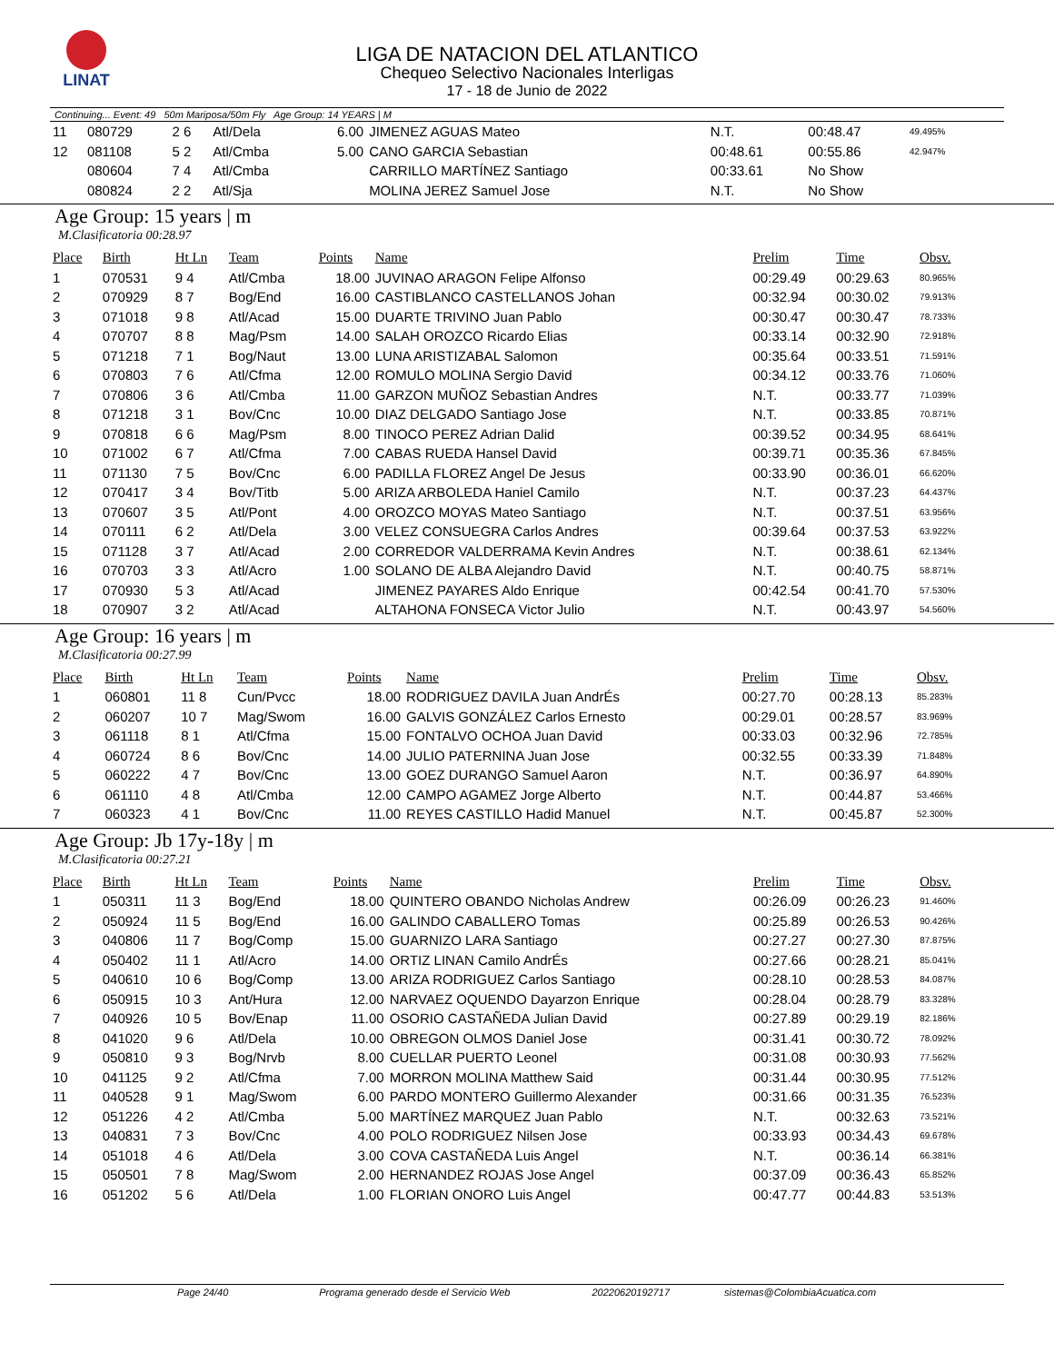LINAT
LIGA DE NATACION DEL ATLANTICO
Chequeo Selectivo Nacionales Interligas
17 - 18 de Junio de 2022
Continuing... Event: 49 50m Mariposa/50m Fly Age Group: 14 YEARS | M
| 11 | 080729 | 2 6 | Atl/Dela | 6.00 | JIMENEZ AGUAS Mateo | N.T. | 00:48.47 | 49.495% |
| 12 | 081108 | 5 2 | Atl/Cmba | 5.00 | CANO GARCIA Sebastian | 00:48.61 | 00:55.86 | 42.947% |
| | 080604 | 7 4 | Atl/Cmba | | CARRILLO MARTÍNEZ Santiago | 00:33.61 | No Show | |
| | 080824 | 2 2 | Atl/Sja | | MOLINA JEREZ Samuel Jose | N.T. | No Show | |
Age Group: 15 years | m
M.Clasificatoria 00:28.97
| Place | Birth | Ht Ln | Team | Points | Name | Prelim | Time | Obsv. |
| --- | --- | --- | --- | --- | --- | --- | --- | --- |
| 1 | 070531 | 9 4 | Atl/Cmba | 18.00 | JUVINAO ARAGON Felipe Alfonso | 00:29.49 | 00:29.63 | 80.965% |
| 2 | 070929 | 8 7 | Bog/End | 16.00 | CASTIBLANCO CASTELLANOS Johan | 00:32.94 | 00:30.02 | 79.913% |
| 3 | 071018 | 9 8 | Atl/Acad | 15.00 | DUARTE TRIVINO Juan Pablo | 00:30.47 | 00:30.47 | 78.733% |
| 4 | 070707 | 8 8 | Mag/Psm | 14.00 | SALAH OROZCO Ricardo Elias | 00:33.14 | 00:32.90 | 72.918% |
| 5 | 071218 | 7 1 | Bog/Naut | 13.00 | LUNA ARISTIZABAL Salomon | 00:35.64 | 00:33.51 | 71.591% |
| 6 | 070803 | 7 6 | Atl/Cfma | 12.00 | ROMULO MOLINA Sergio David | 00:34.12 | 00:33.76 | 71.060% |
| 7 | 070806 | 3 6 | Atl/Cmba | 11.00 | GARZON MUÑOZ Sebastian Andres | N.T. | 00:33.77 | 71.039% |
| 8 | 071218 | 3 1 | Bov/Cnc | 10.00 | DIAZ DELGADO Santiago Jose | N.T. | 00:33.85 | 70.871% |
| 9 | 070818 | 6 6 | Mag/Psm | 8.00 | TINOCO PEREZ Adrian Dalid | 00:39.52 | 00:34.95 | 68.641% |
| 10 | 071002 | 6 7 | Atl/Cfma | 7.00 | CABAS RUEDA Hansel David | 00:39.71 | 00:35.36 | 67.845% |
| 11 | 071130 | 7 5 | Bov/Cnc | 6.00 | PADILLA FLOREZ Angel De Jesus | 00:33.90 | 00:36.01 | 66.620% |
| 12 | 070417 | 3 4 | Bov/Titb | 5.00 | ARIZA ARBOLEDA Haniel Camilo | N.T. | 00:37.23 | 64.437% |
| 13 | 070607 | 3 5 | Atl/Pont | 4.00 | OROZCO MOYAS Mateo Santiago | N.T. | 00:37.51 | 63.956% |
| 14 | 070111 | 6 2 | Atl/Dela | 3.00 | VELEZ CONSUEGRA Carlos Andres | 00:39.64 | 00:37.53 | 63.922% |
| 15 | 071128 | 3 7 | Atl/Acad | 2.00 | CORREDOR VALDERRAMA Kevin Andres | N.T. | 00:38.61 | 62.134% |
| 16 | 070703 | 3 3 | Atl/Acro | 1.00 | SOLANO DE ALBA Alejandro David | N.T. | 00:40.75 | 58.871% |
| 17 | 070930 | 5 3 | Atl/Acad | | JIMENEZ PAYARES Aldo Enrique | 00:42.54 | 00:41.70 | 57.530% |
| 18 | 070907 | 3 2 | Atl/Acad | | ALTAHONA FONSECA Victor Julio | N.T. | 00:43.97 | 54.560% |
Age Group: 16 years | m
M.Clasificatoria 00:27.99
| Place | Birth | Ht Ln | Team | Points | Name | Prelim | Time | Obsv. |
| --- | --- | --- | --- | --- | --- | --- | --- | --- |
| 1 | 060801 | 11 8 | Cun/Pvcc | 18.00 | RODRIGUEZ DAVILA Juan AndrÉs | 00:27.70 | 00:28.13 | 85.283% |
| 2 | 060207 | 10 7 | Mag/Swom | 16.00 | GALVIS GONZÁLEZ Carlos Ernesto | 00:29.01 | 00:28.57 | 83.969% |
| 3 | 061118 | 8 1 | Atl/Cfma | 15.00 | FONTALVO OCHOA Juan David | 00:33.03 | 00:32.96 | 72.785% |
| 4 | 060724 | 8 6 | Bov/Cnc | 14.00 | JULIO PATERNINA Juan Jose | 00:32.55 | 00:33.39 | 71.848% |
| 5 | 060222 | 4 7 | Bov/Cnc | 13.00 | GOEZ DURANGO Samuel Aaron | N.T. | 00:36.97 | 64.890% |
| 6 | 061110 | 4 8 | Atl/Cmba | 12.00 | CAMPO AGAMEZ Jorge Alberto | N.T. | 00:44.87 | 53.466% |
| 7 | 060323 | 4 1 | Bov/Cnc | 11.00 | REYES CASTILLO Hadid Manuel | N.T. | 00:45.87 | 52.300% |
Age Group: Jb 17y-18y | m
M.Clasificatoria 00:27.21
| Place | Birth | Ht Ln | Team | Points | Name | Prelim | Time | Obsv. |
| --- | --- | --- | --- | --- | --- | --- | --- | --- |
| 1 | 050311 | 11 3 | Bog/End | 18.00 | QUINTERO OBANDO Nicholas Andrew | 00:26.09 | 00:26.23 | 91.460% |
| 2 | 050924 | 11 5 | Bog/End | 16.00 | GALINDO CABALLERO Tomas | 00:25.89 | 00:26.53 | 90.426% |
| 3 | 040806 | 11 7 | Bog/Comp | 15.00 | GUARNIZO LARA Santiago | 00:27.27 | 00:27.30 | 87.875% |
| 4 | 050402 | 11 1 | Atl/Acro | 14.00 | ORTIZ LINAN Camilo AndrÉs | 00:27.66 | 00:28.21 | 85.041% |
| 5 | 040610 | 10 6 | Bog/Comp | 13.00 | ARIZA RODRIGUEZ Carlos Santiago | 00:28.10 | 00:28.53 | 84.087% |
| 6 | 050915 | 10 3 | Ant/Hura | 12.00 | NARVAEZ OQUENDO Dayarzon Enrique | 00:28.04 | 00:28.79 | 83.328% |
| 7 | 040926 | 10 5 | Bov/Enap | 11.00 | OSORIO CASTAÑEDA Julian David | 00:27.89 | 00:29.19 | 82.186% |
| 8 | 041020 | 9 6 | Atl/Dela | 10.00 | OBREGON OLMOS Daniel Jose | 00:31.41 | 00:30.72 | 78.092% |
| 9 | 050810 | 9 3 | Bog/Nrvb | 8.00 | CUELLAR PUERTO Leonel | 00:31.08 | 00:30.93 | 77.562% |
| 10 | 041125 | 9 2 | Atl/Cfma | 7.00 | MORRON MOLINA Matthew Said | 00:31.44 | 00:30.95 | 77.512% |
| 11 | 040528 | 9 1 | Mag/Swom | 6.00 | PARDO MONTERO Guillermo Alexander | 00:31.66 | 00:31.35 | 76.523% |
| 12 | 051226 | 4 2 | Atl/Cmba | 5.00 | MARTÍNEZ MARQUEZ Juan Pablo | N.T. | 00:32.63 | 73.521% |
| 13 | 040831 | 7 3 | Bov/Cnc | 4.00 | POLO RODRIGUEZ Nilsen Jose | 00:33.93 | 00:34.43 | 69.678% |
| 14 | 051018 | 4 6 | Atl/Dela | 3.00 | COVA CASTAÑEDA Luis Angel | N.T. | 00:36.14 | 66.381% |
| 15 | 050501 | 7 8 | Mag/Swom | 2.00 | HERNANDEZ ROJAS Jose Angel | 00:37.09 | 00:36.43 | 65.852% |
| 16 | 051202 | 5 6 | Atl/Dela | 1.00 | FLORIAN ONORO Luis Angel | 00:47.77 | 00:44.83 | 53.513% |
Page 24/40 Programa generado desde el Servicio Web 20220620192717 sistemas@ColombiaAcuatica.com